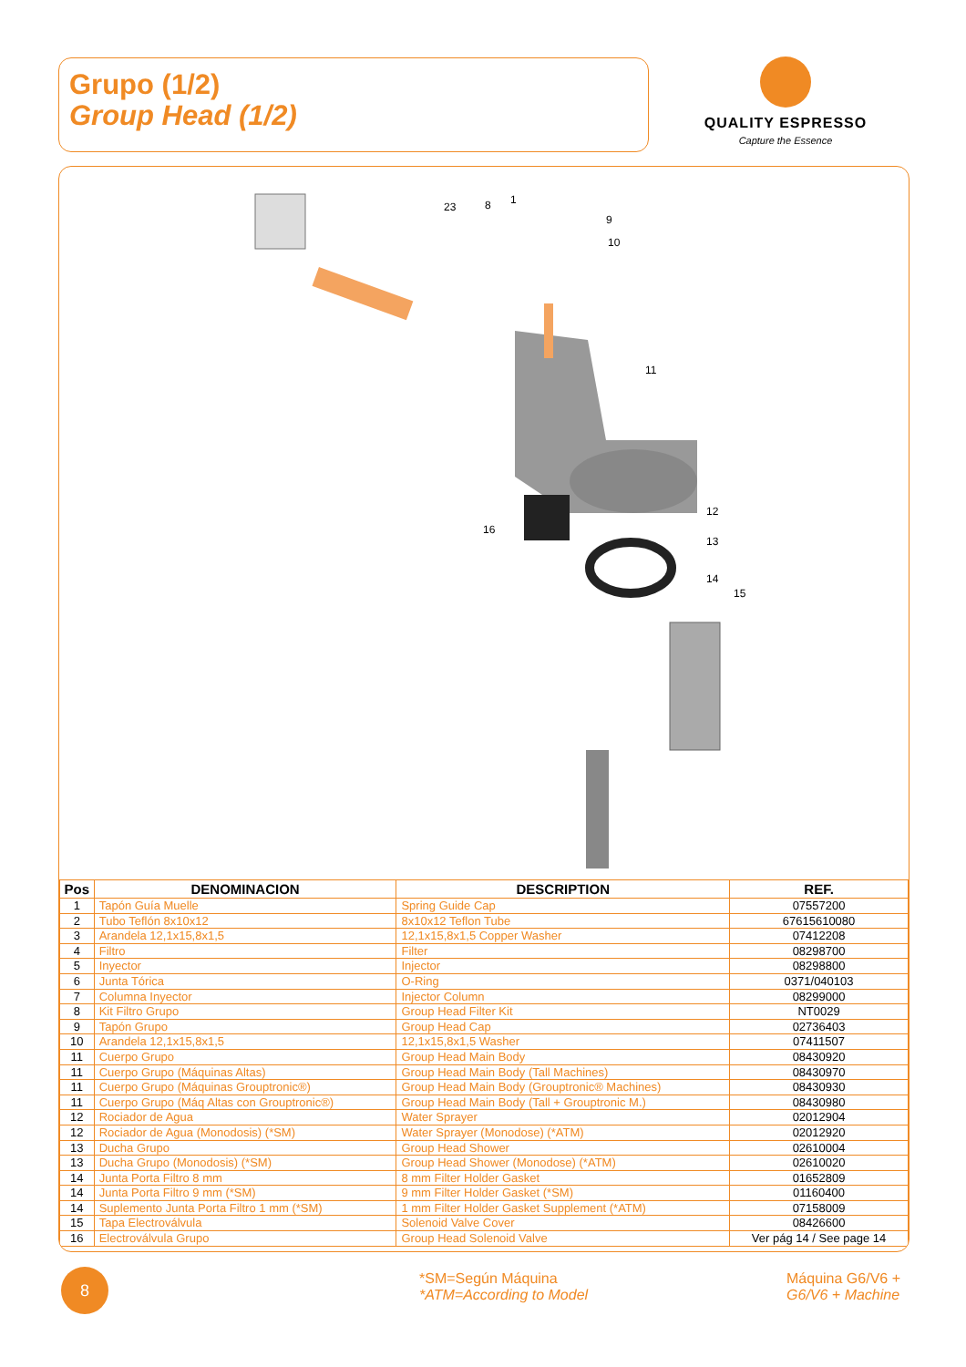Grupo (1/2)
Group Head (1/2)
QUALITY ESPRESSO
Capture the Essence
23
8
1
9
10
11
12
13
14
15
16
| Pos | DENOMINACION | DESCRIPTION | REF. |
| --- | --- | --- | --- |
| 1 | Tapón Guía Muelle | Spring Guide Cap | 07557200 |
| 2 | Tubo Teflón 8x10x12 | 8x10x12 Teflon Tube | 67615610080 |
| 3 | Arandela 12,1x15,8x1,5 | 12,1x15,8x1,5 Copper Washer | 07412208 |
| 4 | Filtro | Filter | 08298700 |
| 5 | Inyector | Injector | 08298800 |
| 6 | Junta Tórica | O-Ring | 0371/040103 |
| 7 | Columna Inyector | Injector Column | 08299000 |
| 8 | Kit Filtro Grupo | Group Head Filter Kit | NT0029 |
| 9 | Tapón Grupo | Group Head Cap | 02736403 |
| 10 | Arandela 12,1x15,8x1,5 | 12,1x15,8x1,5 Washer | 07411507 |
| 11 | Cuerpo Grupo | Group Head Main Body | 08430920 |
| 11 | Cuerpo Grupo (Máquinas Altas) | Group Head Main Body (Tall Machines) | 08430970 |
| 11 | Cuerpo Grupo (Máquinas Grouptronic®) | Group Head Main Body (Grouptronic® Machines) | 08430930 |
| 11 | Cuerpo Grupo (Máq Altas con Grouptronic®) | Group Head Main Body (Tall + Grouptronic M.) | 08430980 |
| 12 | Rociador de Agua | Water Sprayer | 02012904 |
| 12 | Rociador de Agua (Monodosis) (*SM) | Water Sprayer (Monodose) (*ATM) | 02012920 |
| 13 | Ducha Grupo | Group Head Shower | 02610004 |
| 13 | Ducha Grupo (Monodosis) (*SM) | Group Head Shower (Monodose) (*ATM) | 02610020 |
| 14 | Junta Porta Filtro 8 mm | 8 mm Filter Holder Gasket | 01652809 |
| 14 | Junta Porta Filtro 9 mm (*SM) | 9 mm Filter Holder Gasket (*SM) | 01160400 |
| 14 | Suplemento Junta Porta Filtro 1 mm (*SM) | 1 mm Filter Holder Gasket Supplement (*ATM) | 07158009 |
| 15 | Tapa Electroválvula | Solenoid Valve Cover | 08426600 |
| 16 | Electroválvula Grupo | Group Head Solenoid Valve | Ver pág 14 / See page 14 |
8
*SM=Según Máquina
*ATM=According to Model
Máquina G6/V6 +
G6/V6 + Machine